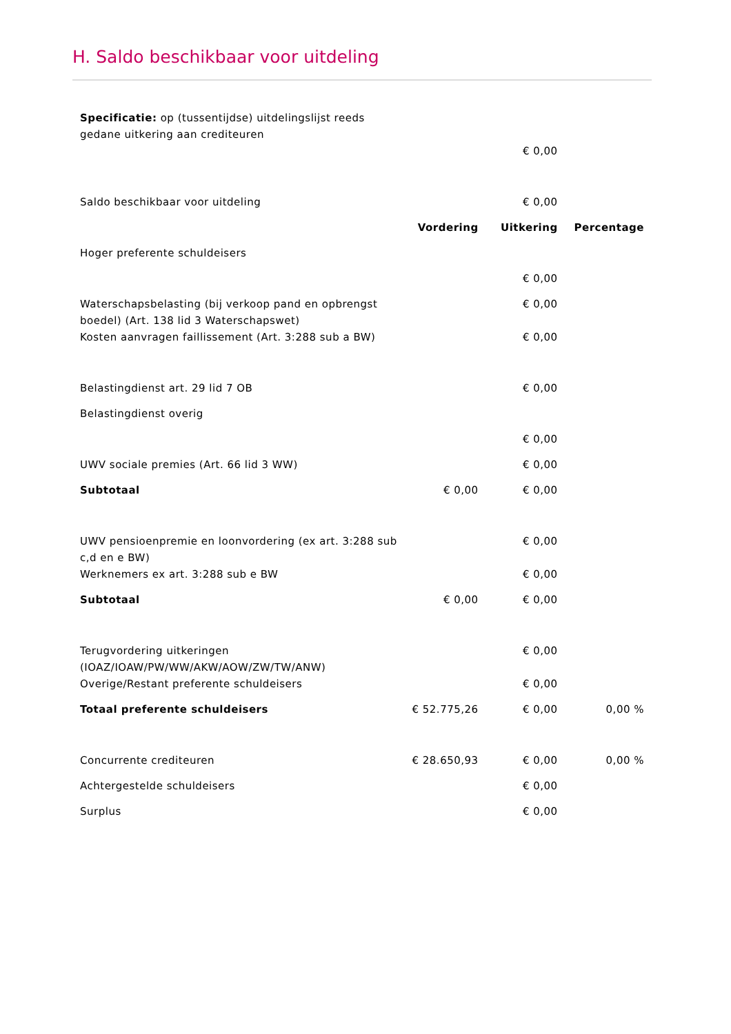H. Saldo beschikbaar voor uitdeling
| Specificatie: op (tussentijdse) uitdelingslijst reeds gedane uitkering aan crediteuren | | | |
| | | € 0,00 | |
| Saldo beschikbaar voor uitdeling | | € 0,00 | |
| | Vordering | Uitkering | Percentage |
| Hoger preferente schuldeisers | | | |
| | | € 0,00 | |
| Waterschapsbelasting (bij verkoop pand en opbrengst boedel) (Art. 138 lid 3 Waterschapswet) | | € 0,00 | |
| Kosten aanvragen faillissement (Art. 3:288 sub a BW) | | € 0,00 | |
| Belastingdienst art. 29 lid 7 OB | | € 0,00 | |
| Belastingdienst overig | | | |
| | | € 0,00 | |
| UWV sociale premies (Art. 66 lid 3 WW) | | € 0,00 | |
| Subtotaal | € 0,00 | € 0,00 | |
| UWV pensioenpremie en loonvordering (ex art. 3:288 sub c,d en e BW) | | € 0,00 | |
| Werknemers ex art. 3:288 sub e BW | | € 0,00 | |
| Subtotaal | € 0,00 | € 0,00 | |
| Terugvordering uitkeringen (IOAZ/IOAW/PW/WW/AKW/AOW/ZW/TW/ANW) | | € 0,00 | |
| Overige/Restant preferente schuldeisers | | € 0,00 | |
| Totaal preferente schuldeisers | € 52.775,26 | € 0,00 | 0,00 % |
| Concurrente crediteuren | € 28.650,93 | € 0,00 | 0,00 % |
| Achtergestelde schuldeisers | | € 0,00 | |
| Surplus | | € 0,00 | |